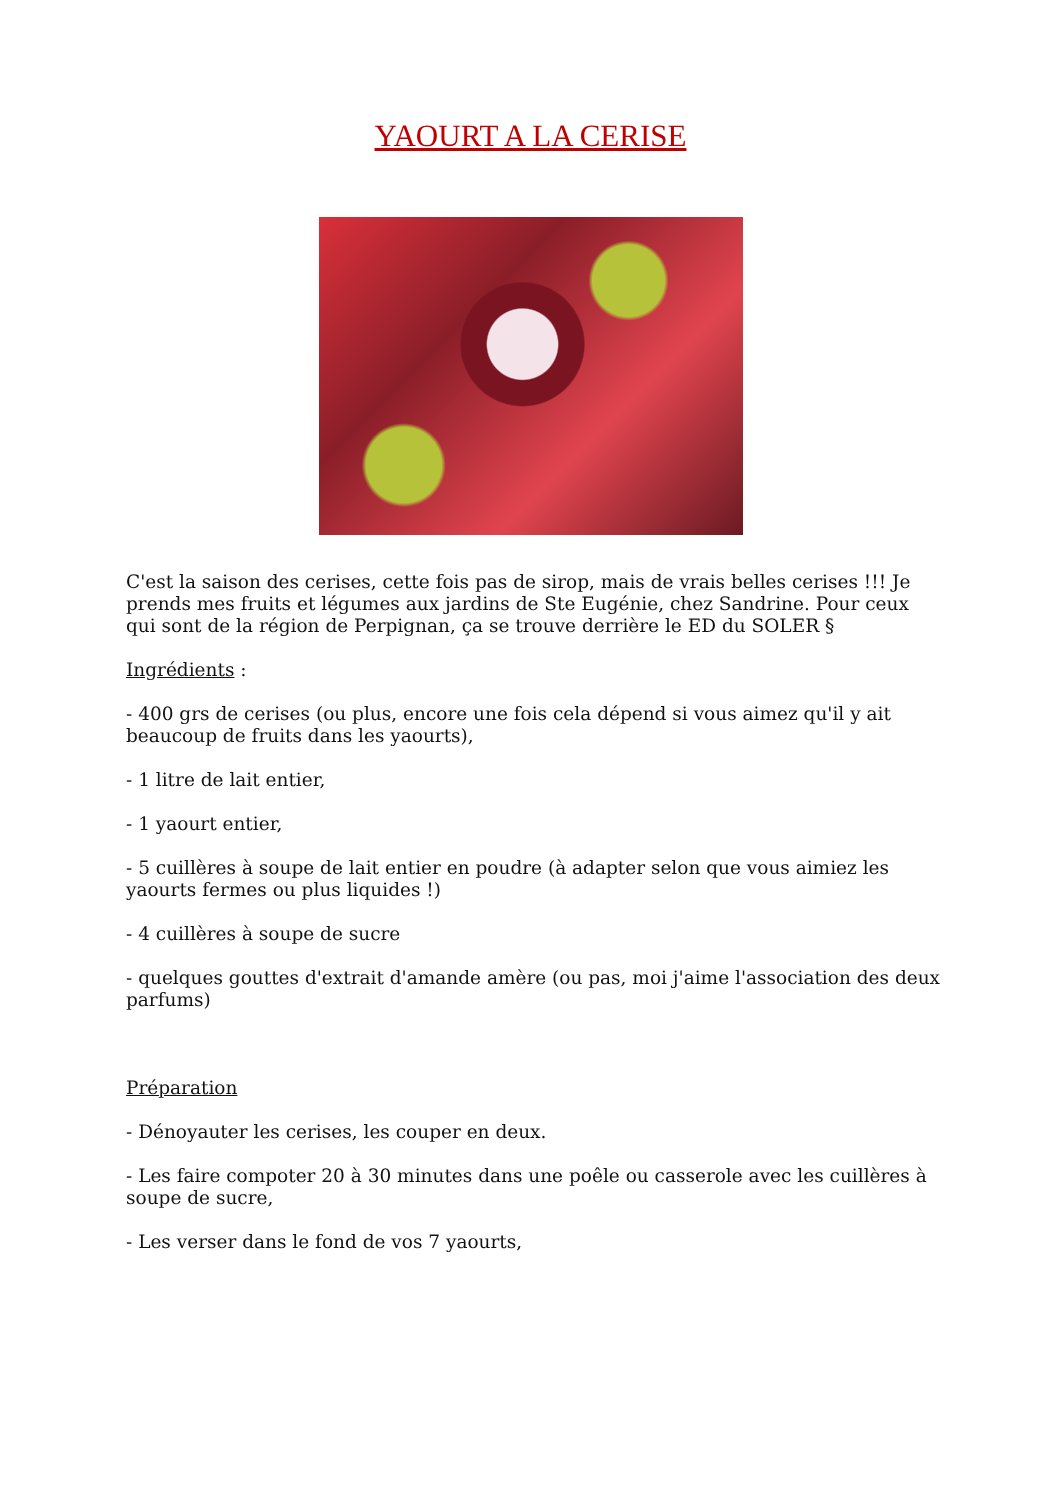YAOURT A LA CERISE
C'est la saison des cerises, cette fois pas de sirop, mais de vrais belles cerises !!! Je prends mes fruits et légumes aux jardins de Ste Eugénie, chez Sandrine. Pour ceux qui sont de la région de Perpignan, ça se trouve derrière le ED du SOLER §
Ingrédients :
- 400 grs de cerises (ou plus, encore une fois cela dépend si vous aimez qu'il y ait beaucoup de fruits dans les yaourts),
- 1 litre de lait entier,
- 1 yaourt entier,
- 5 cuillères à soupe de lait entier en poudre (à adapter selon que vous aimiez les yaourts fermes ou plus liquides !)
- 4 cuillères à soupe de sucre
- quelques gouttes d'extrait d'amande amère (ou pas, moi j'aime l'association des deux parfums)
Préparation
- Dénoyauter les cerises, les couper en deux.
- Les faire compoter 20 à 30 minutes dans une poêle ou casserole avec les cuillères à soupe de sucre,
- Les verser dans le fond de vos 7 yaourts,